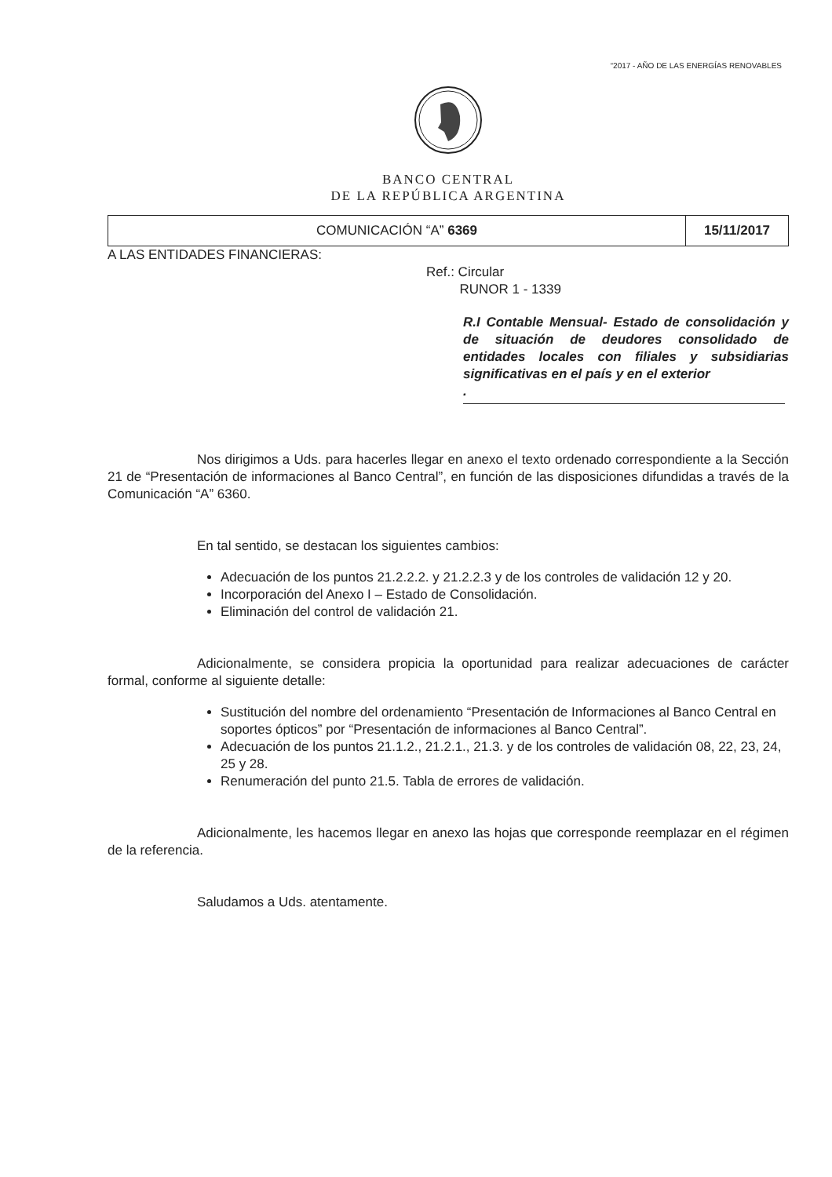“2017 - AÑO DE LAS ENERGÍAS RENOVABLES
BANCO CENTRAL
DE LA REPÚBLICA ARGENTINA
COMUNICACIÓN “A” 6369
15/11/2017
A LAS ENTIDADES FINANCIERAS:
Ref.: Circular
RUNOR 1 - 1339
R.I Contable Mensual- Estado de consolidación y de situación de deudores consolidado de entidades locales con filiales y subsidiarias significativas en el país y en el exterior
.
Nos dirigimos a Uds. para hacerles llegar en anexo el texto ordenado correspondiente a la Sección 21 de “Presentación de informaciones al Banco Central”, en función de las disposiciones difundidas a través de la Comunicación “A” 6360.
En tal sentido, se destacan los siguientes cambios:
Adecuación de los puntos 21.2.2.2. y 21.2.2.3 y de los controles de validación 12 y 20.
Incorporación del Anexo I – Estado de Consolidación.
Eliminación del control de validación 21.
Adicionalmente, se considera propicia la oportunidad para realizar adecuaciones de carácter formal, conforme al siguiente detalle:
Sustitución del nombre del ordenamiento “Presentación de Informaciones al Banco Central en soportes ópticos” por “Presentación de informaciones al Banco Central”.
Adecuación de los puntos 21.1.2., 21.2.1., 21.3. y de los controles de validación 08, 22, 23, 24, 25 y 28.
Renumeración del punto 21.5. Tabla de errores de validación.
Adicionalmente, les hacemos llegar en anexo las hojas que corresponde reemplazar en el régimen de la referencia.
Saludamos a Uds. atentamente.